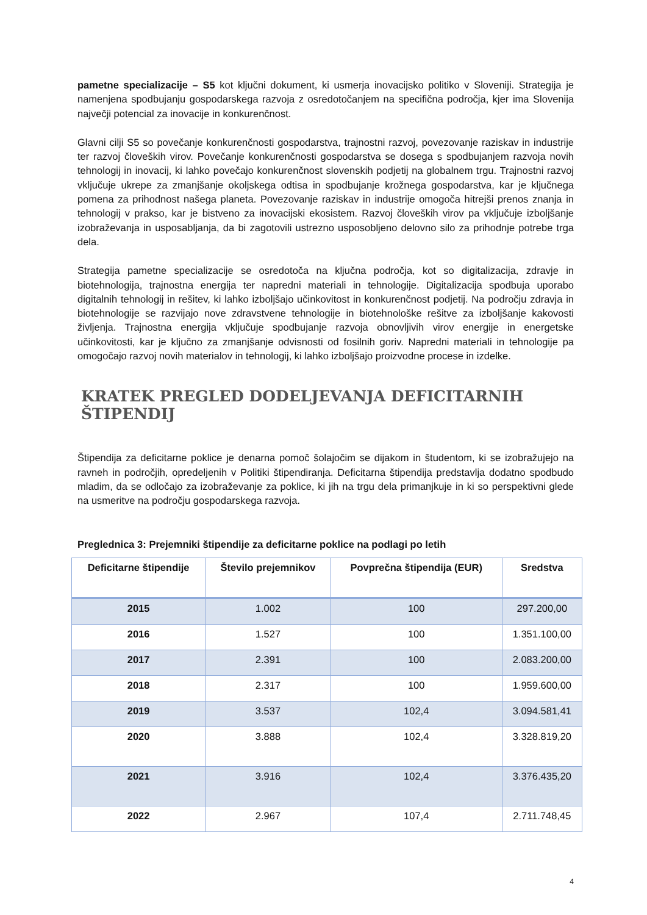pametne specializacije – S5 kot ključni dokument, ki usmerja inovacijsko politiko v Sloveniji. Strategija je namenjena spodbujanju gospodarskega razvoja z osredotočanjem na specifična področja, kjer ima Slovenija največji potencial za inovacije in konkurenčnost.
Glavni cilji S5 so povečanje konkurenčnosti gospodarstva, trajnostni razvoj, povezovanje raziskav in industrije ter razvoj človeških virov. Povečanje konkurenčnosti gospodarstva se dosega s spodbujanjem razvoja novih tehnologij in inovacij, ki lahko povečajo konkurenčnost slovenskih podjetij na globalnem trgu. Trajnostni razvoj vključuje ukrepe za zmanjšanje okoljskega odtisa in spodbujanje krožnega gospodarstva, kar je ključnega pomena za prihodnost našega planeta. Povezovanje raziskav in industrije omogoča hitrejši prenos znanja in tehnologij v prakso, kar je bistveno za inovacijski ekosistem. Razvoj človeških virov pa vključuje izboljšanje izobraževanja in usposabljanja, da bi zagotovili ustrezno usposobljeno delovno silo za prihodnje potrebe trga dela.
Strategija pametne specializacije se osredotoča na ključna področja, kot so digitalizacija, zdravje in biotehnologija, trajnostna energija ter napredni materiali in tehnologije. Digitalizacija spodbuja uporabo digitalnih tehnologij in rešitev, ki lahko izboljšajo učinkovitost in konkurenčnost podjetij. Na področju zdravja in biotehnologije se razvijajo nove zdravstvene tehnologije in biotehnološke rešitve za izboljšanje kakovosti življenja. Trajnostna energija vključuje spodbujanje razvoja obnovljivih virov energije in energetske učinkovitosti, kar je ključno za zmanjšanje odvisnosti od fosilnih goriv. Napredni materiali in tehnologije pa omogočajo razvoj novih materialov in tehnologij, ki lahko izboljšajo proizvodne procese in izdelke.
KRATEK PREGLED DODELJEVANJA DEFICITARNIH ŠTIPENDIJ
Štipendija za deficitarne poklice je denarna pomoč šolajočim se dijakom in študentom, ki se izobražujejo na ravneh in področjih, opredeljenih v Politiki štipendiranja. Deficitarna štipendija predstavlja dodatno spodbudo mladim, da se odločajo za izobraževanje za poklice, ki jih na trgu dela primanjkuje in ki so perspektivni glede na usmeritve na področju gospodarskega razvoja.
Preglednica 3: Prejemniki štipendije za deficitarne poklice na podlagi po letih
| Deficitarne štipendije | Število prejemnikov | Povprečna štipendija (EUR) | Sredstva |
| --- | --- | --- | --- |
| 2015 | 1.002 | 100 | 297.200,00 |
| 2016 | 1.527 | 100 | 1.351.100,00 |
| 2017 | 2.391 | 100 | 2.083.200,00 |
| 2018 | 2.317 | 100 | 1.959.600,00 |
| 2019 | 3.537 | 102,4 | 3.094.581,41 |
| 2020 | 3.888 | 102,4 | 3.328.819,20 |
| 2021 | 3.916 | 102,4 | 3.376.435,20 |
| 2022 | 2.967 | 107,4 | 2.711.748,45 |
4